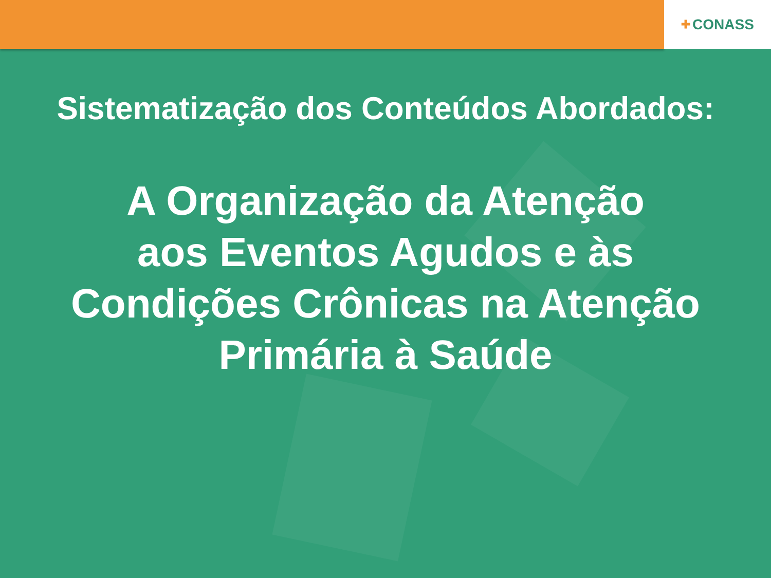✚ CONASS
Sistematização dos Conteúdos Abordados:
A Organização da Atenção
aos Eventos Agudos e às
Condições Crônicas na Atenção
Primária à Saúde